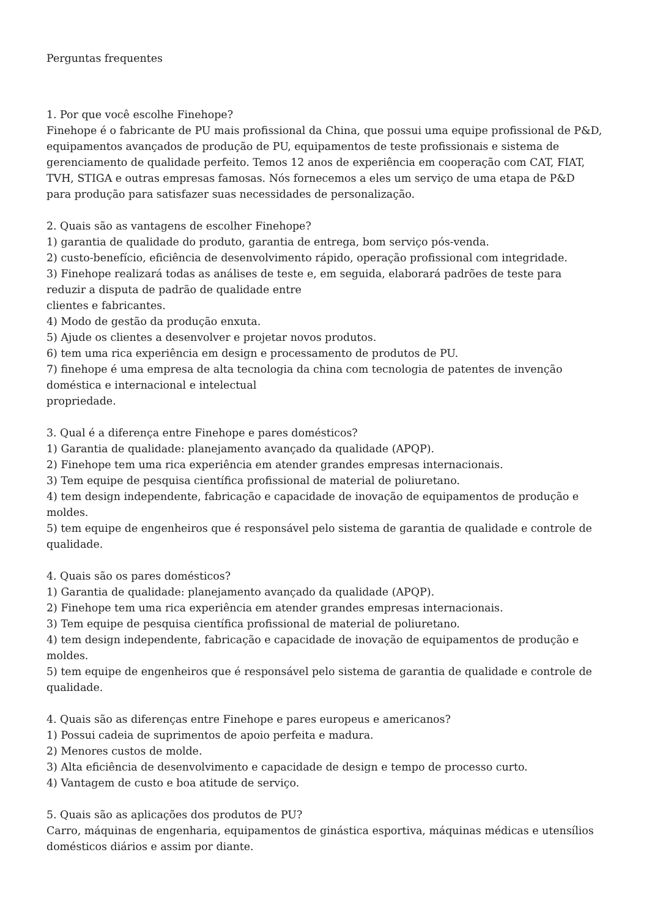Perguntas frequentes
1. Por que você escolhe Finehope?
Finehope é o fabricante de PU mais profissional da China, que possui uma equipe profissional de P&D, equipamentos avançados de produção de PU, equipamentos de teste profissionais e sistema de gerenciamento de qualidade perfeito. Temos 12 anos de experiência em cooperação com CAT, FIAT, TVH, STIGA e outras empresas famosas. Nós fornecemos a eles um serviço de uma etapa de P&D para produção para satisfazer suas necessidades de personalização.
2. Quais são as vantagens de escolher Finehope?
1) garantia de qualidade do produto, garantia de entrega, bom serviço pós-venda.
2) custo-benefício, eficiência de desenvolvimento rápido, operação profissional com integridade.
3) Finehope realizará todas as análises de teste e, em seguida, elaborará padrões de teste para reduzir a disputa de padrão de qualidade entre
clientes e fabricantes.
4) Modo de gestão da produção enxuta.
5) Ajude os clientes a desenvolver e projetar novos produtos.
6) tem uma rica experiência em design e processamento de produtos de PU.
7) finehope é uma empresa de alta tecnologia da china com tecnologia de patentes de invenção doméstica e internacional e intelectual
propriedade.
3. Qual é a diferença entre Finehope e pares domésticos?
1) Garantia de qualidade: planejamento avançado da qualidade (APQP).
2) Finehope tem uma rica experiência em atender grandes empresas internacionais.
3) Tem equipe de pesquisa científica profissional de material de poliuretano.
4) tem design independente, fabricação e capacidade de inovação de equipamentos de produção e moldes.
5) tem equipe de engenheiros que é responsável pelo sistema de garantia de qualidade e controle de qualidade.
4. Quais são os pares domésticos?
1) Garantia de qualidade: planejamento avançado da qualidade (APQP).
2) Finehope tem uma rica experiência em atender grandes empresas internacionais.
3) Tem equipe de pesquisa científica profissional de material de poliuretano.
4) tem design independente, fabricação e capacidade de inovação de equipamentos de produção e moldes.
5) tem equipe de engenheiros que é responsável pelo sistema de garantia de qualidade e controle de qualidade.
4. Quais são as diferenças entre Finehope e pares europeus e americanos?
1) Possui cadeia de suprimentos de apoio perfeita e madura.
2) Menores custos de molde.
3) Alta eficiência de desenvolvimento e capacidade de design e tempo de processo curto.
4) Vantagem de custo e boa atitude de serviço.
5. Quais são as aplicações dos produtos de PU?
Carro, máquinas de engenharia, equipamentos de ginástica esportiva, máquinas médicas e utensílios domésticos diários e assim por diante.